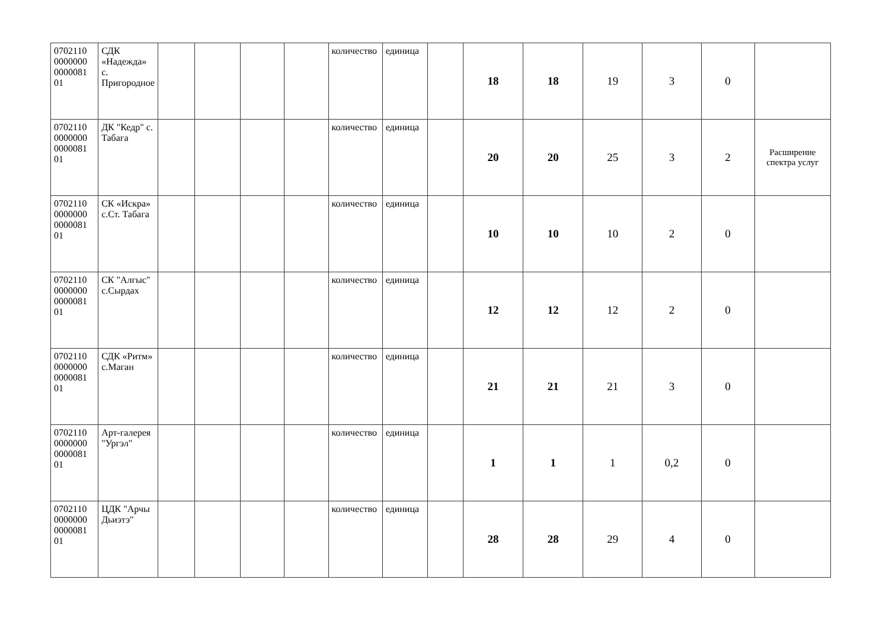| 0702110 0000000 0000081 01 | СДК «Надежда» с. Пригородное | | | | | количество | единица | | 18 | 18 | 19 | 3 | 0 | |
| 0702110 0000000 0000081 01 | ДК "Кедр" с. Табага | | | | | количество | единица | | 20 | 20 | 25 | 3 | 2 | Расширение спектра услуг |
| 0702110 0000000 0000081 01 | СК «Искра» с.Ст. Табага | | | | | количество | единица | | 10 | 10 | 10 | 2 | 0 | |
| 0702110 0000000 0000081 01 | СК "Алгыс" с.Сырдах | | | | | количество | единица | | 12 | 12 | 12 | 2 | 0 | |
| 0702110 0000000 0000081 01 | СДК «Ритм» с.Маган | | | | | количество | единица | | 21 | 21 | 21 | 3 | 0 | |
| 0702110 0000000 0000081 01 | Арт-галерея "Ургэл" | | | | | количество | единица | | 1 | 1 | 1 | 0,2 | 0 | |
| 0702110 0000000 0000081 01 | ЦДК "Арчы Дьиэтэ" | | | | | количество | единица | | 28 | 28 | 29 | 4 | 0 | |